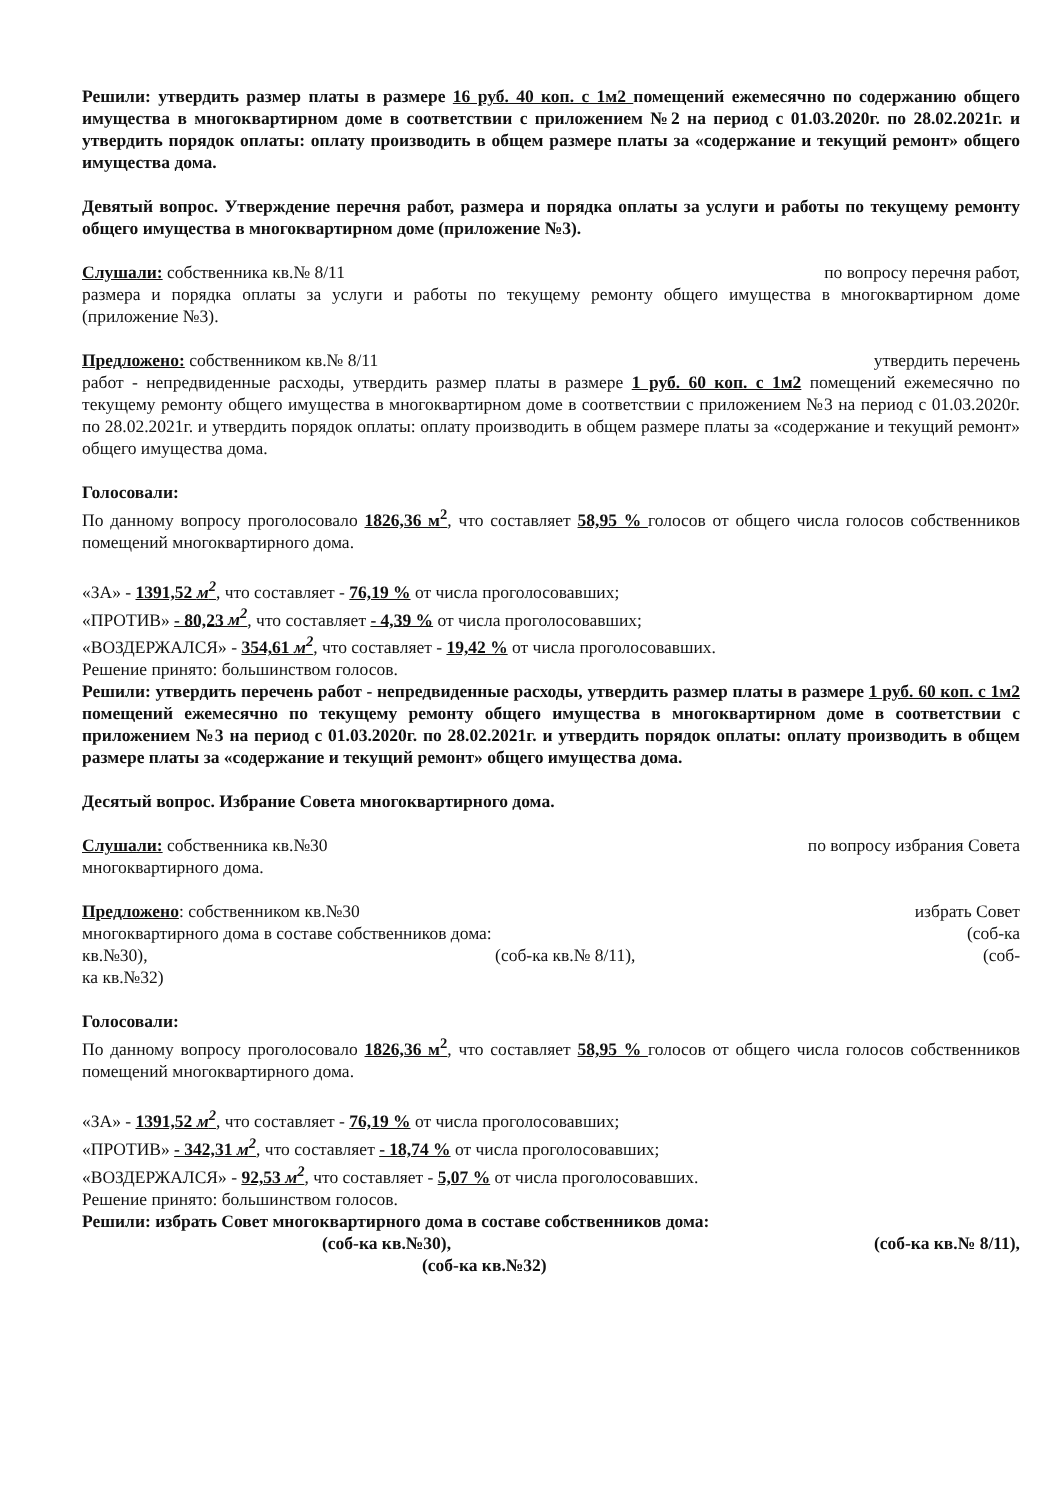Решили: утвердить размер платы в размере 16 руб. 40 коп. с 1м2 помещений ежемесячно по содержанию общего имущества в многоквартирном доме в соответствии с приложением №2 на период с 01.03.2020г. по 28.02.2021г. и утвердить порядок оплаты: оплату производить в общем размере платы за «содержание и текущий ремонт» общего имущества дома.
Девятый вопрос. Утверждение перечня работ, размера и порядка оплаты за услуги и работы по текущему ремонту общего имущества в многоквартирном доме (приложение №3).
Слушали: собственника кв.№ 8/11 по вопросу перечня работ,
размера и порядка оплаты за услуги и работы по текущему ремонту общего имущества в многоквартирном доме (приложение №3).
Предложено: собственником кв.№ 8/11 утвердить перечень
работ - непредвиденные расходы, утвердить размер платы в размере 1 руб. 60 коп. с 1м2 помещений ежемесячно по текущему ремонту общего имущества в многоквартирном доме в соответствии с приложением №3 на период с 01.03.2020г. по 28.02.2021г. и утвердить порядок оплаты: оплату производить в общем размере платы за «содержание и текущий ремонт» общего имущества дома.
Голосовали:
По данному вопросу проголосовало 1826,36 м<sup>2</sup>, что составляет 58,95 % голосов от общего числа голосов собственников помещений многоквартирного дома.
«ЗА» - 1391,52 м<sup>2</sup>, что составляет - 76,19 % от числа проголосовавших;
«ПРОТИВ» - 80,23 м<sup>2</sup>, что составляет - 4,39 % от числа проголосовавших;
«ВОЗДЕРЖАЛСЯ» - 354,61 м<sup>2</sup>, что составляет - 19,42 % от числа проголосовавших.
Решение принято: большинством голосов.
Решили: утвердить перечень работ - непредвиденные расходы, утвердить размер платы в размере 1 руб. 60 коп. с 1м2 помещений ежемесячно по текущему ремонту общего имущества в многоквартирном доме в соответствии с приложением №3 на период с 01.03.2020г. по 28.02.2021г. и утвердить порядок оплаты: оплату производить в общем размере платы за «содержание и текущий ремонт» общего имущества дома.
Десятый вопрос. Избрание Совета многоквартирного дома.
Слушали: собственника кв.№30 по вопросу избрания Совета
многоквартирного дома.
Предложено: собственником кв.№30 избрать Совет
многоквартирного дома в составе собственников дома: (соб-ка
кв.№30), (соб-ка кв.№ 8/11), (соб-
ка кв.№32)
Голосовали:
По данному вопросу проголосовало 1826,36 м<sup>2</sup>, что составляет 58,95 % голосов от общего числа голосов собственников помещений многоквартирного дома.
«ЗА» - 1391,52 м<sup>2</sup>, что составляет - 76,19 % от числа проголосовавших;
«ПРОТИВ» - 342,31 м<sup>2</sup>, что составляет - 18,74 % от числа проголосовавших;
«ВОЗДЕРЖАЛСЯ» - 92,53 м<sup>2</sup>, что составляет - 5,07 % от числа проголосовавших.
Решение принято: большинством голосов.
Решили: избрать Совет многоквартирного дома в составе собственников дома:
(соб-ка кв.№30), (соб-ка кв.№ 8/11),
(соб-ка кв.№32)